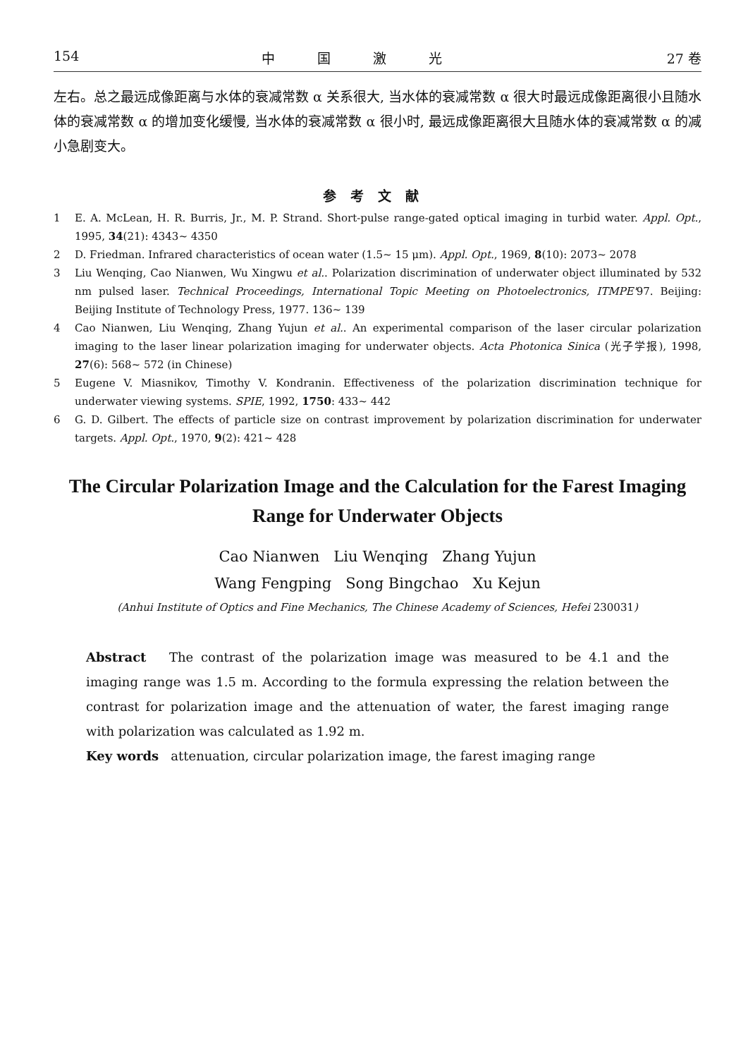154 中国激光 27 卷
左右。总之最远成像距离与水体的衰减常数 α 关系很大, 当水体的衰减常数 α 很大时最远成像距离很小且随水体的衰减常数 α 的增加变化缓慢, 当水体的衰减常数 α 很小时, 最远成像距离很大且随水体的衰减常数 α 的减小急剧变大。
参考文献
1 E. A. McLean, H. R. Burris, Jr., M. P. Strand. Short-pulse range-gated optical imaging in turbid water. Appl. Opt., 1995, 34(21): 4343~ 4350
2 D. Friedman. Infrared characteristics of ocean water (1.5~ 15 μm). Appl. Opt., 1969, 8(10): 2073~ 2078
3 Liu Wenqing, Cao Nianwen, Wu Xingwu et al.. Polarization discrimination of underwater object illuminated by 532 nm pulsed laser. Technical Proceedings, International Topic Meeting on Photoelectronics, ITMPE'97. Beijing: Beijing Institute of Technology Press, 1977. 136~ 139
4 Cao Nianwen, Liu Wenqing, Zhang Yujun et al.. An experimental comparison of the laser circular polarization imaging to the laser linear polarization imaging for underwater objects. Acta Photonica Sinica (光子学报), 1998, 27(6): 568~ 572 (in Chinese)
5 Eugene V. Miasnikov, Timothy V. Kondranin. Effectiveness of the polarization discrimination technique for underwater viewing systems. SPIE, 1992, 1750: 433~ 442
6 G. D. Gilbert. The effects of particle size on contrast improvement by polarization discrimination for underwater targets. Appl. Opt., 1970, 9(2): 421~ 428
The Circular Polarization Image and the Calculation for the Farest Imaging Range for Underwater Objects
Cao Nianwen Liu Wenqing Zhang Yujun
Wang Fengping Song Bingchao Xu Kejun
(Anhui Institute of Optics and Fine Mechanics, The Chinese Academy of Sciences, Hefei 230031)
Abstract The contrast of the polarization image was measured to be 4.1 and the imaging range was 1.5 m. According to the formula expressing the relation between the contrast for polarization image and the attenuation of water, the farest imaging range with polarization was calculated as 1.92 m.
Key words attenuation, circular polarization image, the farest imaging range